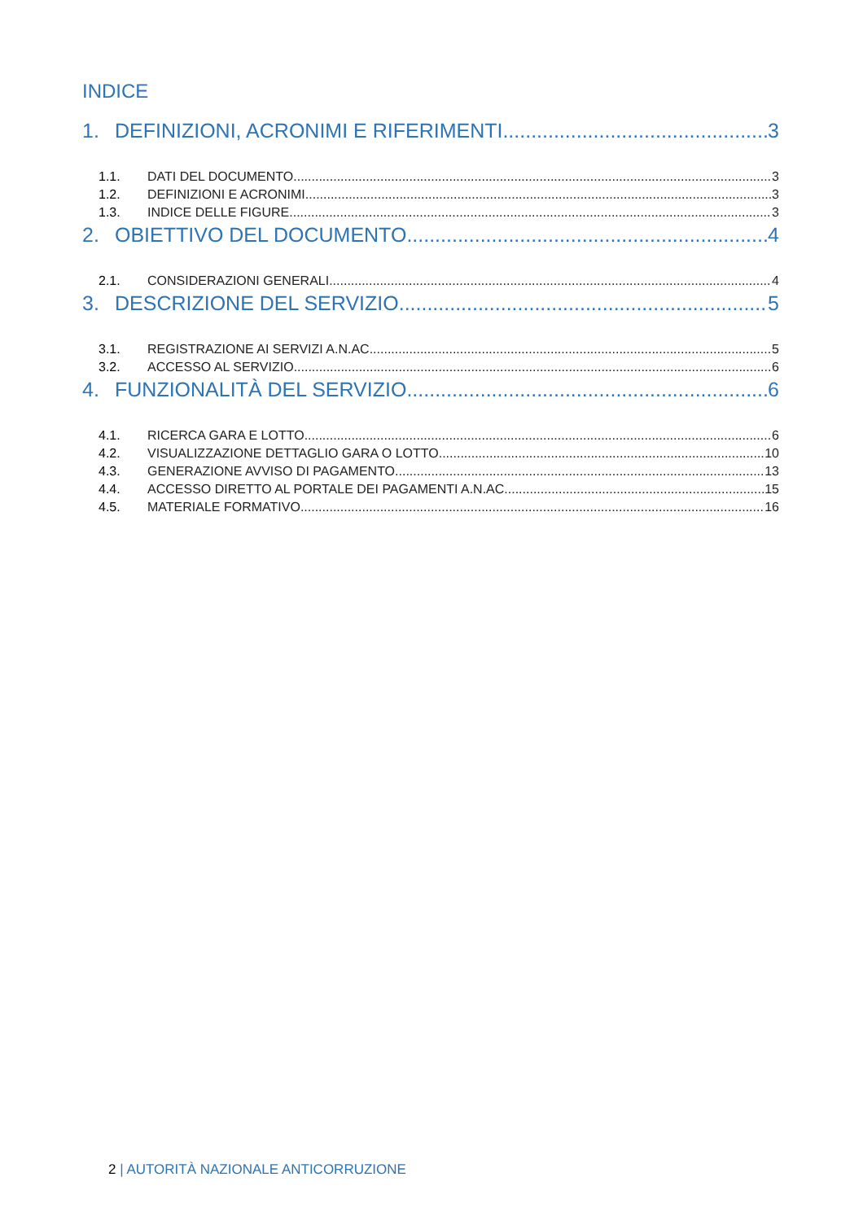INDICE
1. DEFINIZIONI, ACRONIMI E RIFERIMENTI 3
1.1. DATI DEL DOCUMENTO 3
1.2. DEFINIZIONI E ACRONIMI 3
1.3. INDICE DELLE FIGURE 3
2. OBIETTIVO DEL DOCUMENTO 4
2.1. CONSIDERAZIONI GENERALI 4
3. DESCRIZIONE DEL SERVIZIO 5
3.1. REGISTRAZIONE AI SERVIZI A.N.AC. 5
3.2. ACCESSO AL SERVIZIO 6
4. FUNZIONALITÀ DEL SERVIZIO 6
4.1. RICERCA GARA E LOTTO 6
4.2. VISUALIZZAZIONE DETTAGLIO GARA O LOTTO 10
4.3. GENERAZIONE AVVISO DI PAGAMENTO 13
4.4. ACCESSO DIRETTO AL PORTALE DEI PAGAMENTI A.N.AC. 15
4.5. MATERIALE FORMATIVO 16
2 | AUTORITÀ NAZIONALE ANTICORRUZIONE